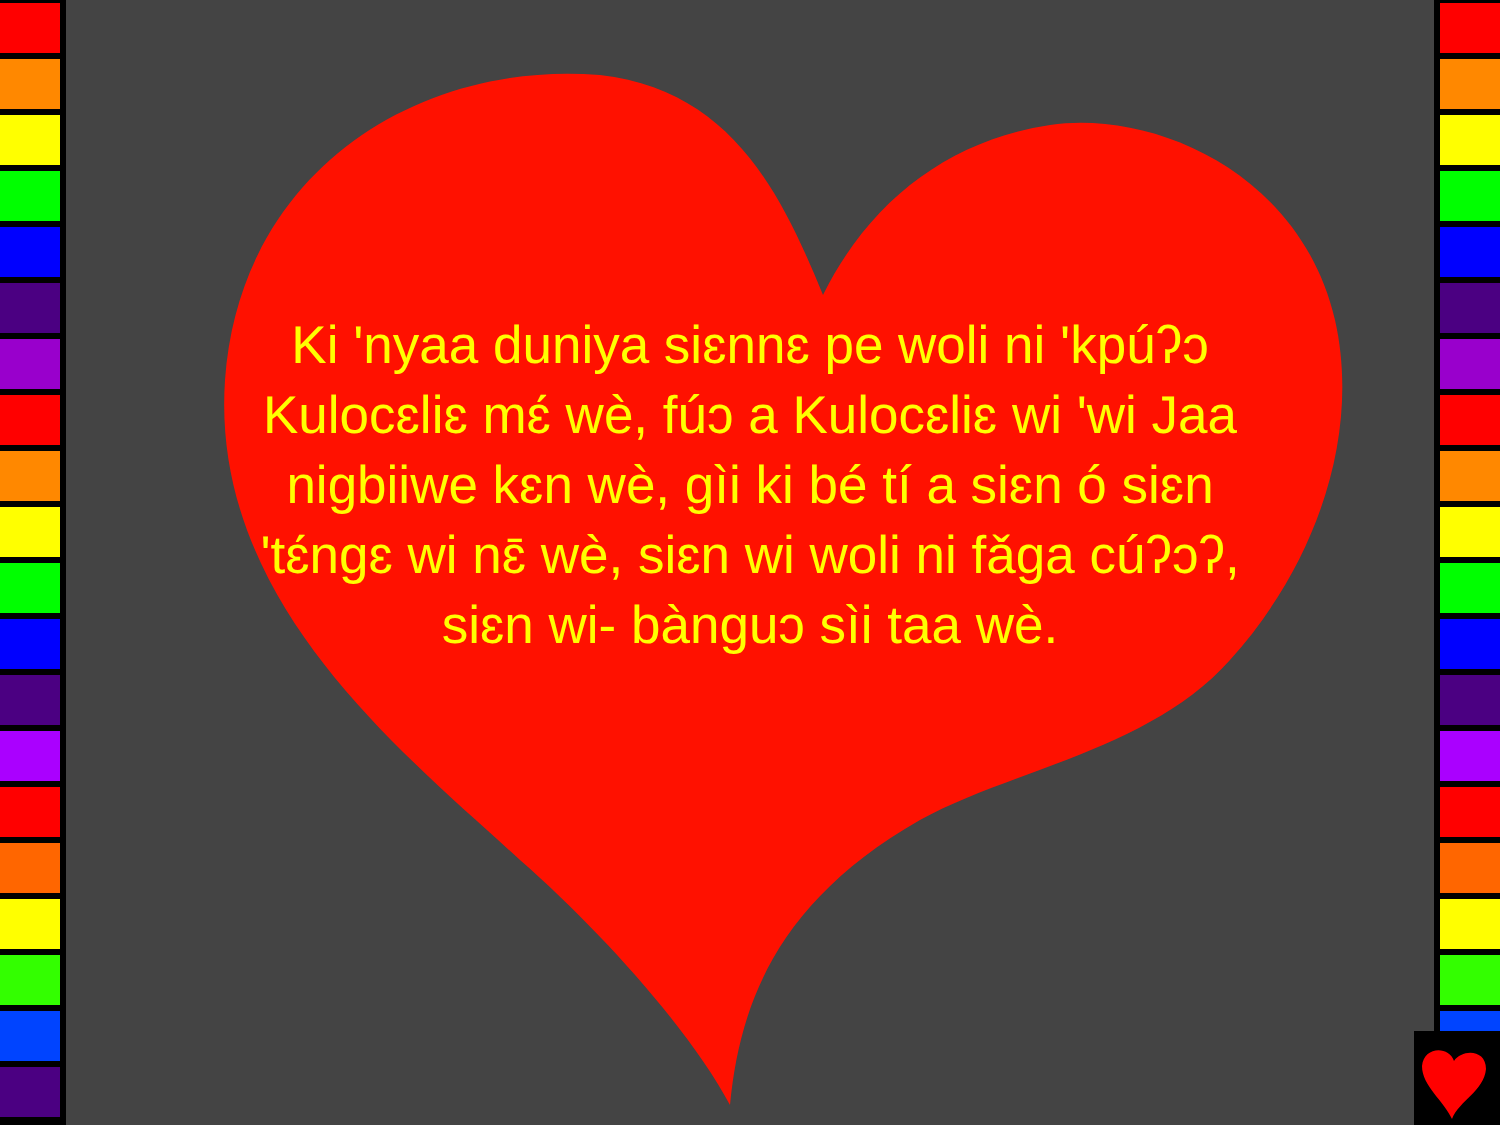Ki 'nyaa duniya siɛnnɛ pe woli ni 'kpúʔɔ Kulocɛliɛ mɛ́ wè, fúɔ a Kulocɛliɛ wi 'wi Jaa nigbiiwe kɛn wè, gìi ki bé tí a siɛn ó siɛn 'tɛ́ngɛ wi nɛ̄ wè, siɛn wi woli ni fǎga cúʔɔʔ, siɛn wi- bànguɔ sìi taa wè.